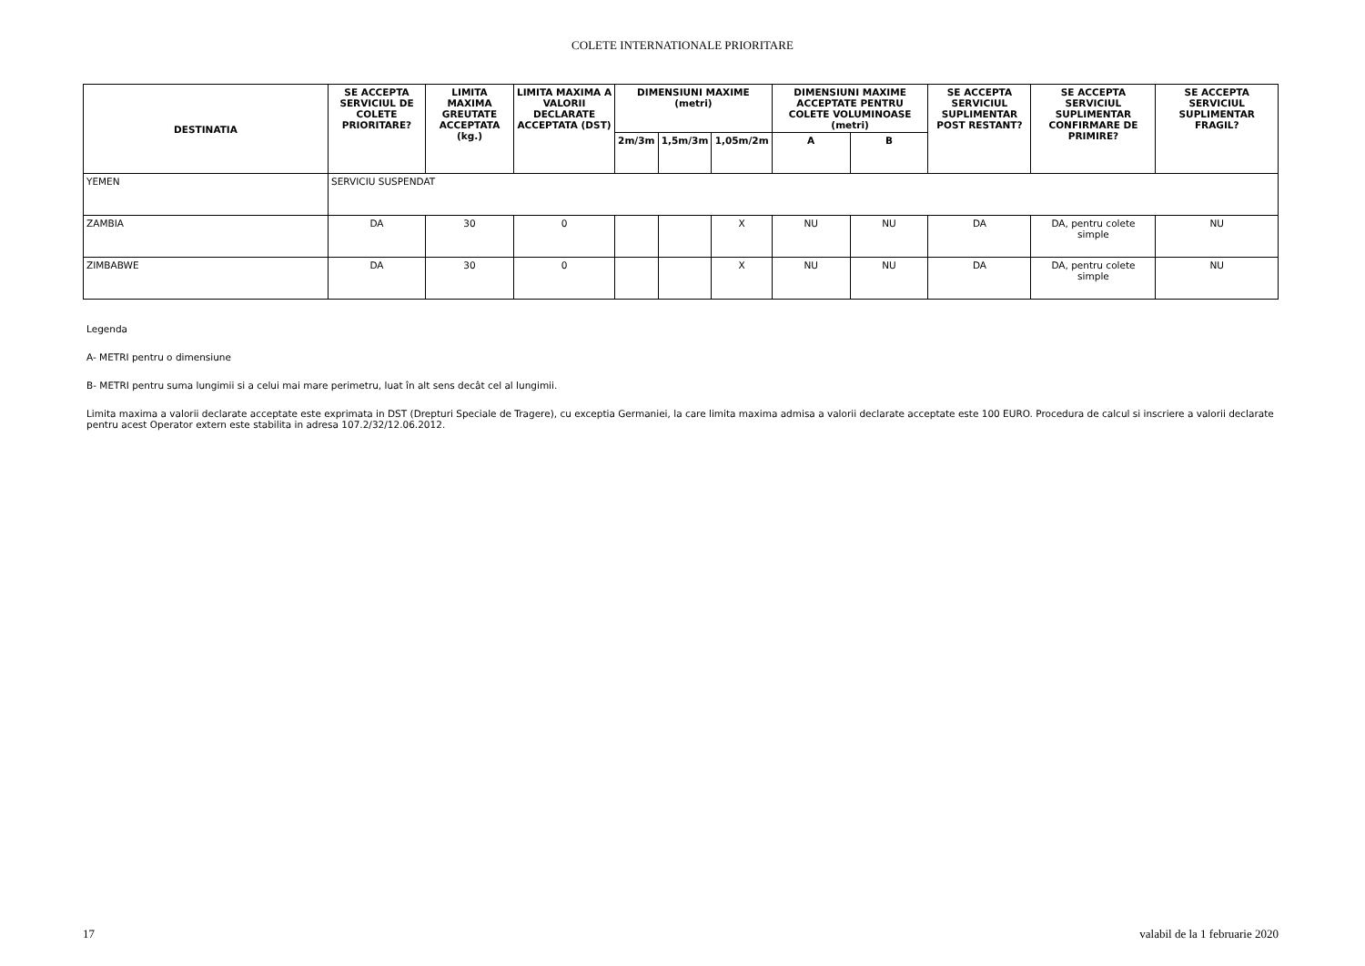COLETE INTERNATIONALE PRIORITARE
| DESTINATIA | SE ACCEPTA SERVICIUL DE COLETE PRIORITARE? | LIMITA MAXIMA GREUTATE ACCEPTATA (kg.) | LIMITA MAXIMA A VALORII DECLARATE ACCEPTATA (DST) | DIMENSIUNI MAXIME (metri) | | | DIMENSIUNI MAXIME ACCEPTATE PENTRU COLETE VOLUMINOASE (metri) | | SE ACCEPTA SERVICIUL SUPLIMENTAR POST RESTANT? | SE ACCEPTA SERVICIUL SUPLIMENTAR CONFIRMARE DE PRIMIRE? | SE ACCEPTA SERVICIUL SUPLIMENTAR FRAGIL? |
| --- | --- | --- | --- | --- | --- | --- | --- | --- | --- | --- | --- |
| | | | | 2m/3m | 1,5m/3m | 1,05m/2m | A | B | | | |
| YEMEN | SERVICIU SUSPENDAT | | | | | | | | | | |
| ZAMBIA | DA | 30 | 0 | | | X | NU | NU | DA | DA, pentru colete simple | NU |
| ZIMBABWE | DA | 30 | 0 | | | X | NU | NU | DA | DA, pentru colete simple | NU |
Legenda
A- METRI pentru o dimensiune
B- METRI pentru suma lungimii si a celui mai mare perimetru, luat în alt sens decât cel al lungimii.
Limita maxima a valorii declarate acceptate este exprimata in DST (Drepturi Speciale de Tragere), cu exceptia Germaniei, la care limita maxima admisa a valorii declarate acceptate este 100 EURO. Procedura de calcul si inscriere a valorii declarate pentru acest Operator extern este stabilita in adresa 107.2/32/12.06.2012.
17 valabil de la 1 februarie 2020